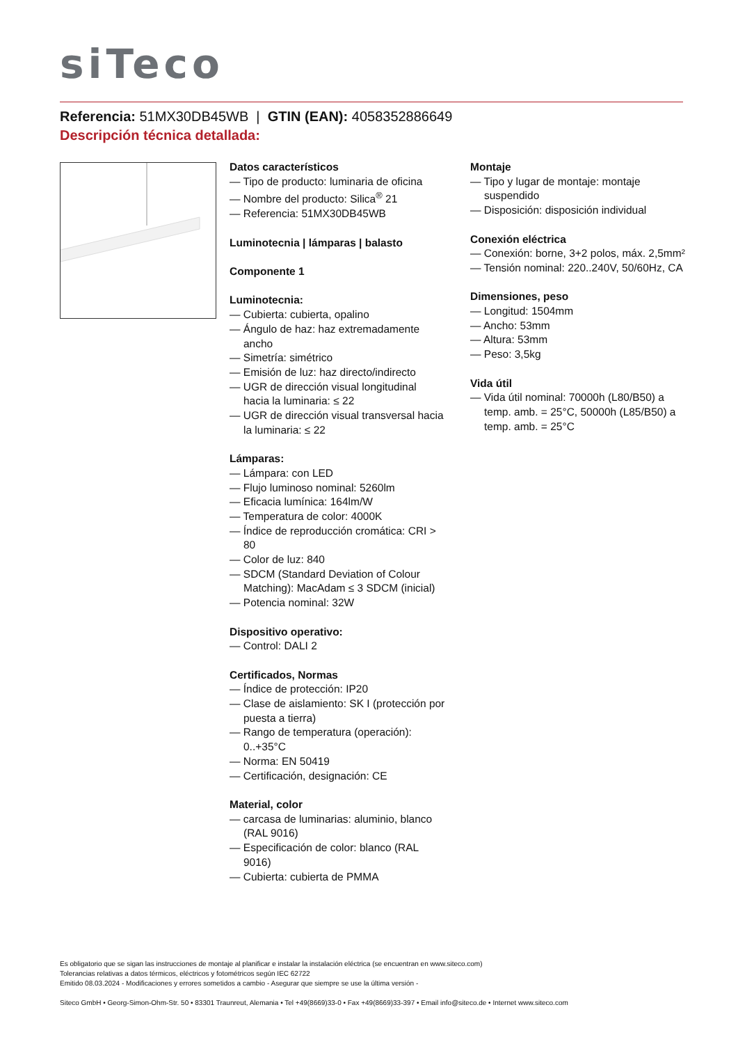siTeco
Referencia: 51MX30DB45WB | GTIN (EAN): 4058352886649
Descripción técnica detallada:
Datos característicos
— Tipo de producto: luminaria de oficina
— Nombre del producto: Silica<sup>®</sup> 21
— Referencia: 51MX30DB45WB
Luminotecnia | lámparas | balasto
Componente 1
Luminotecnia:
— Cubierta: cubierta, opalino
— Ángulo de haz: haz extremadamente ancho
— Simetría: simétrico
— Emisión de luz: haz directo/indirecto
— UGR de dirección visual longitudinal hacia la luminaria: ≤ 22
— UGR de dirección visual transversal hacia la luminaria: ≤ 22
Lámparas:
— Lámpara: con LED
— Flujo luminoso nominal: 5260lm
— Eficacia lumínica: 164lm/W
— Temperatura de color: 4000K
— Índice de reproducción cromática: CRI > 80
— Color de luz: 840
— SDCM (Standard Deviation of Colour Matching): MacAdam ≤ 3 SDCM (inicial)
— Potencia nominal: 32W
Dispositivo operativo:
— Control: DALI 2
Certificados, Normas
— Índice de protección: IP20
— Clase de aislamiento: SK I (protección por puesta a tierra)
— Rango de temperatura (operación): 0..+35°C
— Norma: EN 50419
— Certificación, designación: CE
Material, color
— carcasa de luminarias: aluminio, blanco (RAL 9016)
— Especificación de color: blanco (RAL 9016)
— Cubierta: cubierta de PMMA
Montaje
— Tipo y lugar de montaje: montaje suspendido
— Disposición: disposición individual
Conexión eléctrica
— Conexión: borne, 3+2 polos, máx. 2,5mm²
— Tensión nominal: 220..240V, 50/60Hz, CA
Dimensiones, peso
— Longitud: 1504mm
— Ancho: 53mm
— Altura: 53mm
— Peso: 3,5kg
Vida útil
— Vida útil nominal: 70000h (L80/B50) a temp. amb. = 25°C, 50000h (L85/B50) a temp. amb. = 25°C
Es obligatorio que se sigan las instrucciones de montaje al planificar e instalar la instalación eléctrica (se encuentran en www.siteco.com)
Tolerancias relativas a datos térmicos, eléctricos y fotométricos según IEC 62722
Emitido 08.03.2024 - Modificaciones y errores sometidos a cambio - Asegurar que siempre se use la última versión -
Siteco GmbH • Georg-Simon-Ohm-Str. 50 • 83301 Traunreut, Alemania • Tel +49(8669)33-0 • Fax +49(8669)33-397 • Email info@siteco.de • Internet www.siteco.com